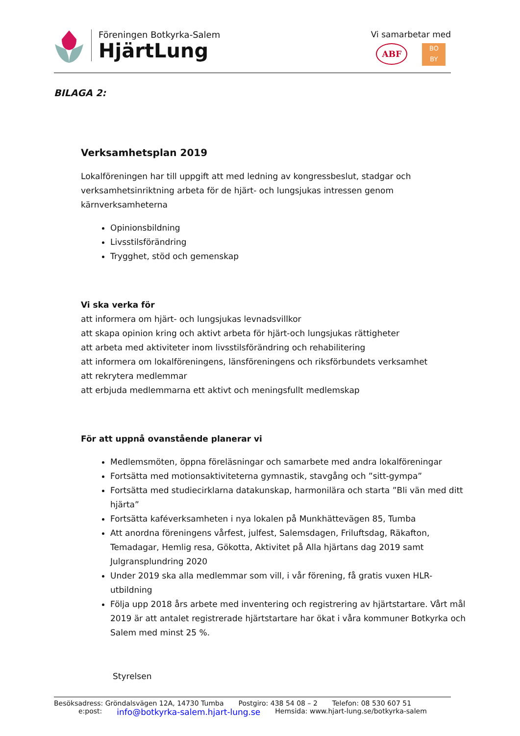Föreningen Botkyrka-Salem
HjärtLung
Vi samarbetar med
ABF
BO
BY
BILAGA 2:
Verksamhetsplan 2019
Lokalföreningen har till uppgift att med ledning av kongressbeslut, stadgar och verksamhetsinriktning arbeta för de hjärt- och lungsjukas intressen genom kärnverksamheterna
Opinionsbildning
Livsstilsförändring
Trygghet, stöd och gemenskap
Vi ska verka för
att informera om hjärt- och lungsjukas levnadsvillkor
att skapa opinion kring och aktivt arbeta för hjärt-och lungsjukas rättigheter
att arbeta med aktiviteter inom livsstilsförändring och rehabilitering
att informera om lokalföreningens, länsföreningens och riksförbundets verksamhet
att rekrytera medlemmar
att erbjuda medlemmarna ett aktivt och meningsfullt medlemskap
För att uppnå ovanstående planerar vi
Medlemsmöten, öppna föreläsningar och samarbete med andra lokalföreningar
Fortsätta med motionsaktiviteterna gymnastik, stavgång och ”sitt-gympa”
Fortsätta med studiecirklarna datakunskap, harmonilära och starta ”Bli vän med ditt hjärta”
Fortsätta kaféverksamheten i nya lokalen på Munkhättevägen 85, Tumba
Att anordna föreningens vårfest, julfest, Salemsdagen, Friluftsdag, Räkafton, Temadagar, Hemlig resa, Gökotta, Aktivitet på Alla hjärtans dag 2019 samt Julgransplundring 2020
Under 2019 ska alla medlemmar som vill, i vår förening, få gratis vuxen HLR- utbildning
Följa upp 2018 års arbete med inventering och registrering av hjärtstartare. Vårt mål 2019 är att antalet registrerade hjärtstartare har ökat i våra kommuner Botkyrka och Salem med minst 25 %.
Styrelsen
Besöksadress: Gröndalsvägen 12A, 14730 Tumba Postgiro: 438 54 08 – 2 Telefon: 08 530 607 51
e:post: info@botkyrka-salem.hjart-lung.se Hemsida: www.hjart-lung.se/botkyrka-salem